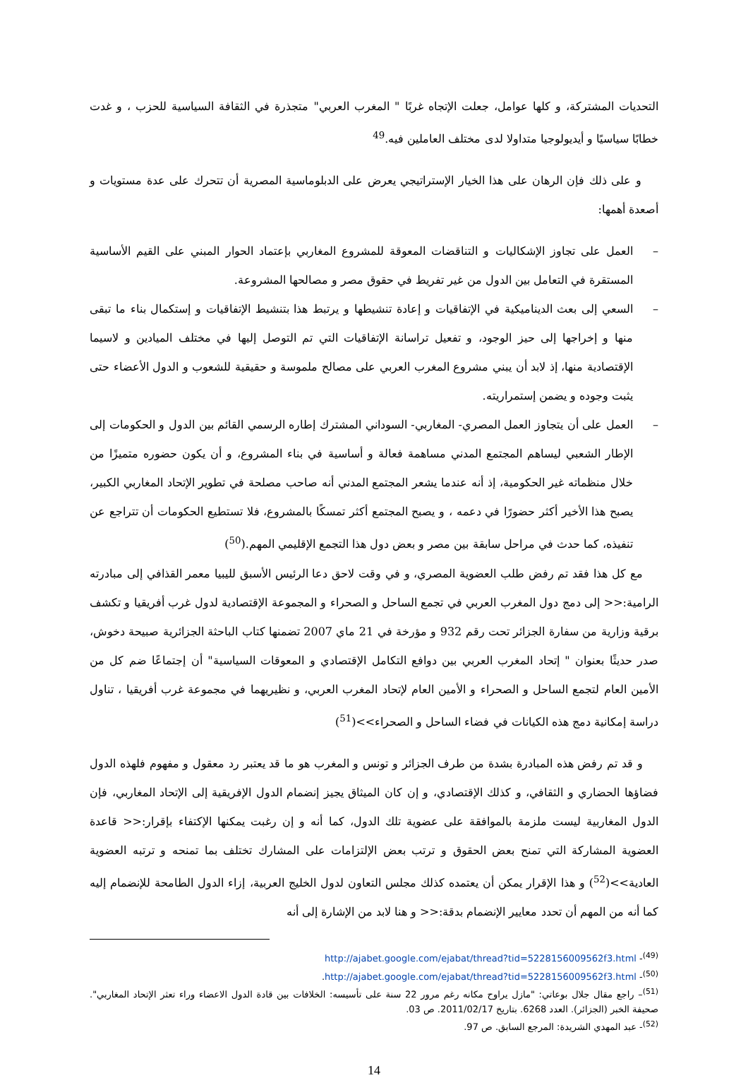التحديات المشتركة، و كلها عوامل، جعلت الإتجاه غربًا " المغرب العربي" متجذرة في الثقافة السياسية للحزب ، و غدت خطابًا سياسيًا و أيديولوجيا متداولا لدى مختلف العاملين فيه.<sup>49</sup>
و على ذلك فإن الرهان على هذا الخيار الإستراتيجي يعرض على الدبلوماسية المصرية أن تتحرك على عدة مستويات و أصعدة أهمها:
– العمل على تجاوز الإشكاليات و التناقضات المعوقة للمشروع المغاربي بإعتماد الحوار المبني على القيم الأساسية المستقرة في التعامل بين الدول من غير تفريط في حقوق مصر و مصالحها المشروعة.
– السعي إلى بعث الديناميكية في الإتفاقيات و إعادة تنشيطها و يرتبط هذا بتنشيط الإتفاقيات و إستكمال بناء ما تبقى منها و إخراجها إلى حيز الوجود، و تفعيل تراسانة الإتفاقيات التي تم التوصل إليها في مختلف الميادين و لاسيما الإقتصادية منها، إذ لابد أن يبني مشروع المغرب العربي على مصالح ملموسة و حقيقية للشعوب و الدول الأعضاء حتى يثبت وجوده و يضمن إستمراريته.
– العمل على أن يتجاوز العمل المصري- المغاربي- السوداني المشترك إطاره الرسمي القائم بين الدول و الحكومات إلى الإطار الشعبي ليساهم المجتمع المدني مساهمة فعالة و أساسية في بناء المشروع، و أن يكون حضوره متميزًا من خلال منظماته غير الحكومية، إذ أنه عندما يشعر المجتمع المدني أنه صاحب مصلحة في تطوير الإتحاد المغاربي الكبير، يصبح هذا الأخير أكثر حضورًا في دعمه ، و يصبح المجتمع أكثر تمسكًا بالمشروع، فلا تستطيع الحكومات أن تتراجع عن تنفيذه، كما حدث في مراحل سابقة بين مصر و بعض دول هذا التجمع الإقليمي المهم.(<sup>50</sup>)
مع كل هذا فقد تم رفض طلب العضوية المصري، و في وقت لاحق دعا الرئيس الأسبق لليبيا معمر القذافي إلى مبادرته الرامية:<< إلى دمج دول المغرب العربي في تجمع الساحل و الصحراء و المجموعة الإقتصادية لدول غرب أفريقيا و تكشف برقية وزارية من سفارة الجزائر تحت رقم 932 و مؤرخة في 21 ماي 2007 تضمنها كتاب الباحثة الجزائرية صبيحة دخوش، صدر حديثًا بعنوان " إتحاد المغرب العربي بين دوافع التكامل الإقتصادي و المعوقات السياسية" أن إجتماعًا ضم كل من الأمين العام لتجمع الساحل و الصحراء و الأمين العام لإتحاد المغرب العربي، و نظيريهما في مجموعة غرب أفريقيا ، تناول دراسة إمكانية دمج هذه الكيانات في فضاء الساحل و الصحراء>>(<sup>51</sup>)
و قد تم رفض هذه المبادرة بشدة من طرف الجزائر و تونس و المغرب هو ما قد يعتبر رد معقول و مفهوم فلهذه الدول فضاؤها الحضاري و الثقافي، و كذلك الإقتصادي، و إن كان الميثاق يجيز إنضمام الدول الإفريقية إلى الإتحاد المغاربي، فإن الدول المغاربية ليست ملزمة بالموافقة على عضوية تلك الدول، كما أنه و إن رغبت يمكنها الإكتفاء بإقرار:<< قاعدة العضوية المشاركة التي تمنح بعض الحقوق و ترتب بعض الإلتزامات على المشارك تختلف بما تمنحه و ترتبه العضوية العادية>>(<sup>52</sup>) و هذا الإقرار يمكن أن يعتمده كذلك مجلس التعاون لدول الخليج العربية، إزاء الدول الطامحة للإنضمام إليه كما أنه من المهم أن تحدد معايير الإنضمام بدقة:<< و هنا لابد من الإشارة إلى أنه
<sup>(49)</sup>- http://ajabet.google.com/ejabat/thread?tid=5228156009562f3.html
<sup>(50)</sup>- http://ajabet.google.com/ejabat/thread?tid=5228156009562f3.html.
<sup>(51)</sup>– راجع مقال جلال بوعاتي: "مازل يراوح مكانه رغم مرور 22 سنة على تأسيسه: الخلافات بين قادة الدول الاعضاء وراء تعثر الإتحاد المغاربي". صحيفة الخبر (الجزائر). العدد 6268. بتاريخ 2011/02/17. ص 03.
<sup>(52)</sup>- عبد المهدي الشريدة: المرجع السابق. ص 97.
14